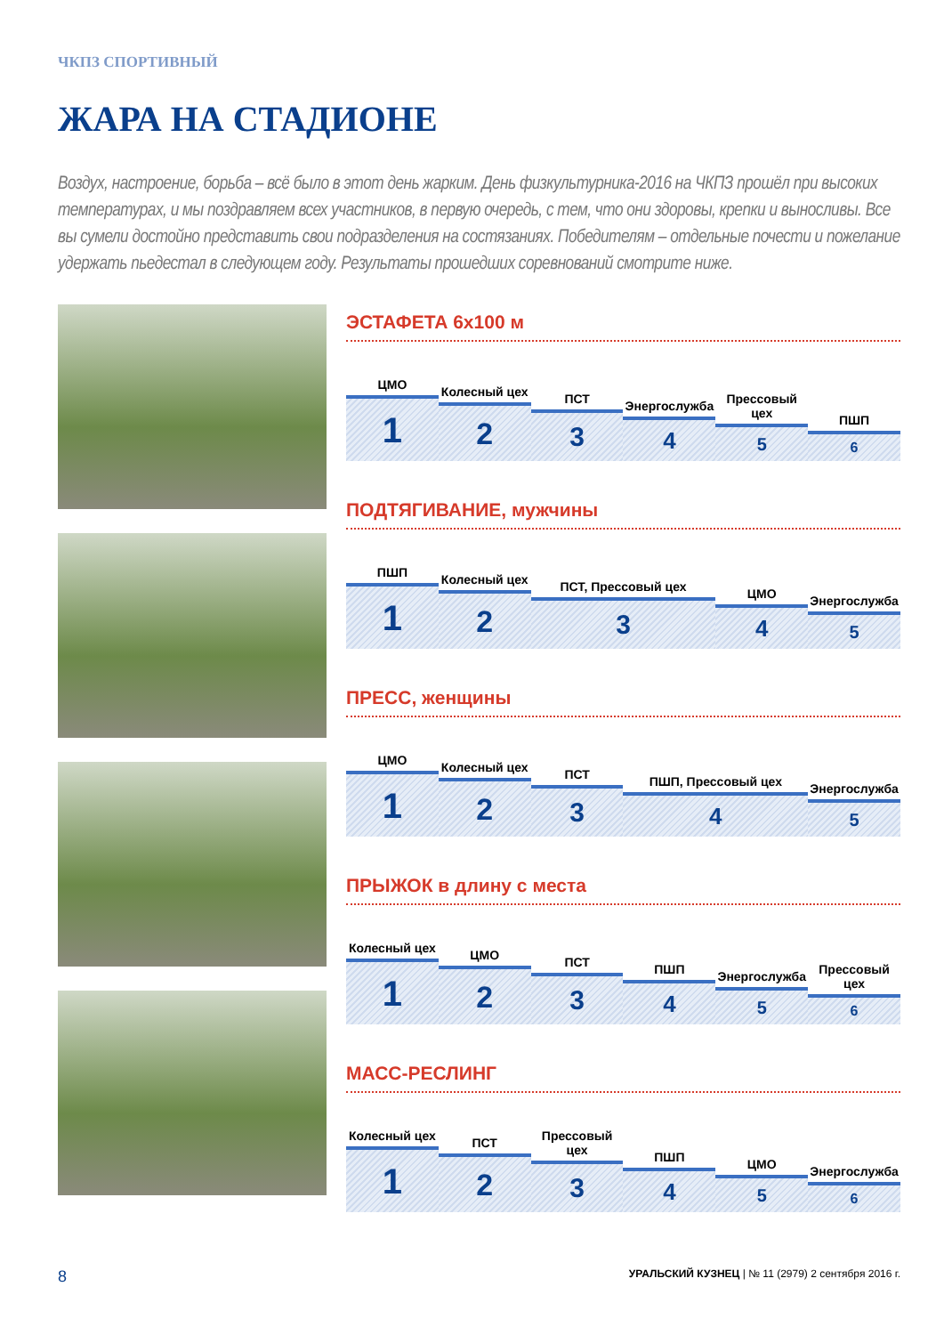ЧКПЗ СПОРТИВНЫЙ
ЖАРА НА СТАДИОНЕ
Воздух, настроение, борьба – всё было в этот день жарким. День физкультурника-2016 на ЧКПЗ прошёл при высоких температурах, и мы поздравляем всех участников, в первую очередь, с тем, что они здоровы, крепки и выносливы. Все вы сумели достойно представить свои подразделения на состязаниях. Победителям – отдельные почести и пожелание удержать пьедестал в следующем году. Результаты прошедших соревнований смотрите ниже.
ЭСТАФЕТА 6х100 м
ЦМО
1
Колесный цех
2
ПСТ
3
Энергослужба
4
Прессовый цех
5
ПШП
6
ПОДТЯГИВАНИЕ, мужчины
ПШП
1
Колесный цех
2
ПСТ, Прессовый цех
3
ЦМО
4
Энергослужба
5
ПРЕСС, женщины
ЦМО
1
Колесный цех
2
ПСТ
3
ПШП, Прессовый цех
4
Энергослужба
5
ПРЫЖОК в длину с места
Колесный цех
1
ЦМО
2
ПСТ
3
ПШП
4
Энергослужба
5
Прессовый цех
6
МАСС-РЕСЛИНГ
Колесный цех
1
ПСТ
2
Прессовый цех
3
ПШП
4
ЦМО
5
Энергослужба
6
8 УРАЛЬСКИЙ КУЗНЕЦ | № 11 (2979) 2 сентября 2016 г.